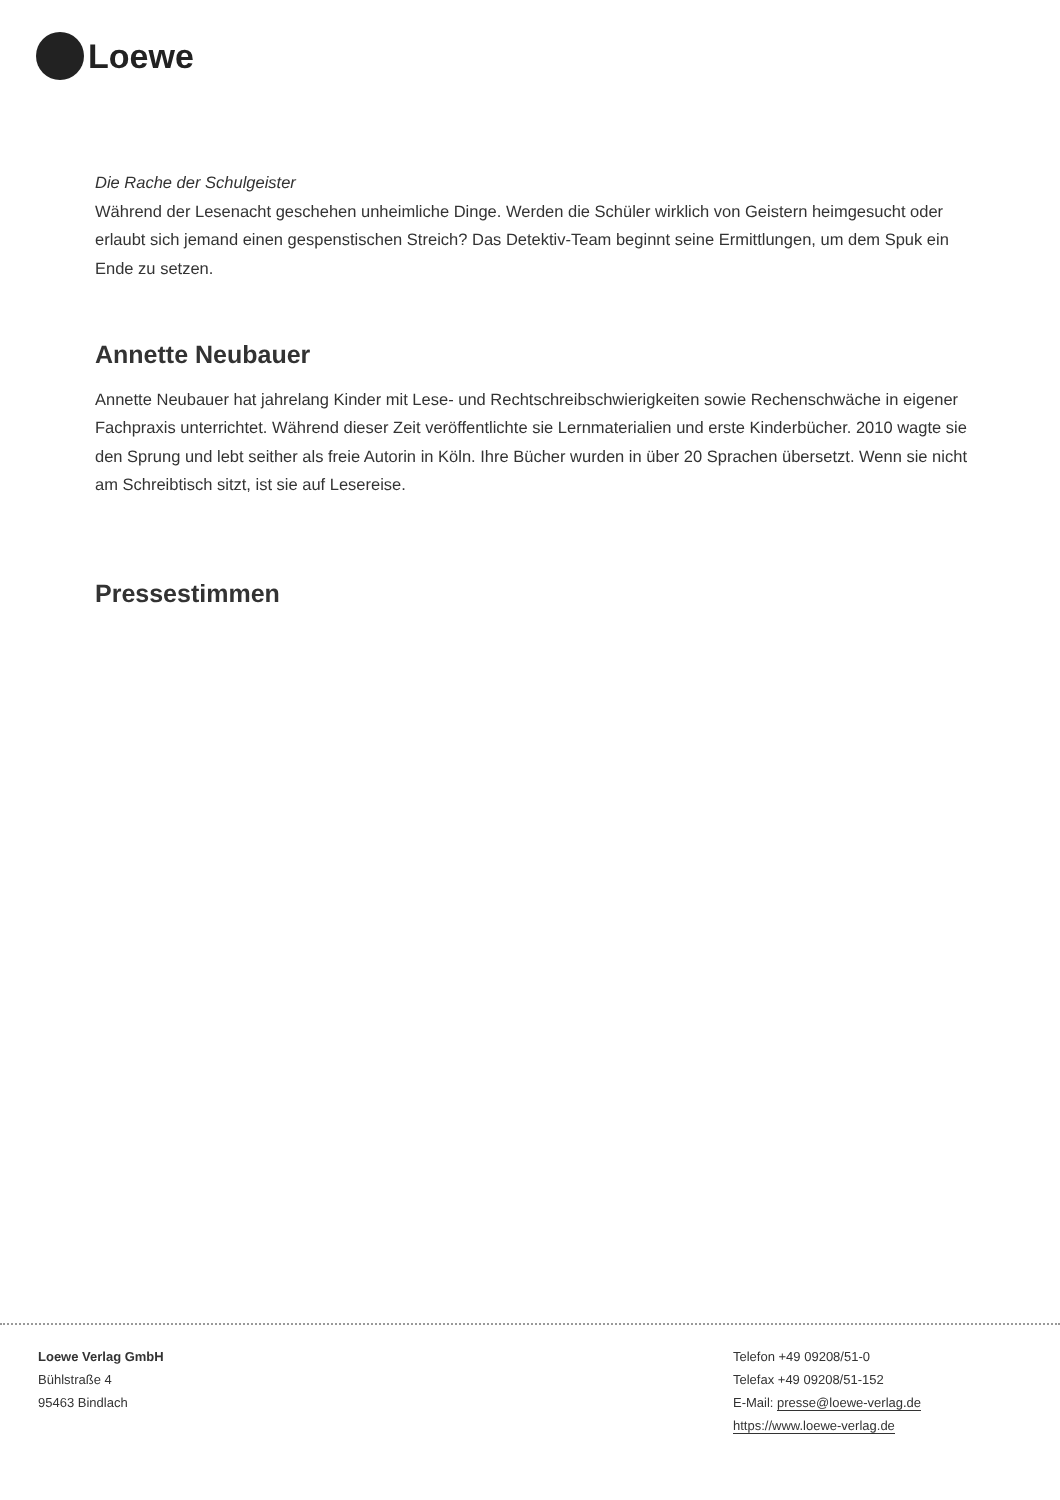Loewe
Die Rache der Schulgeister
Während der Lesenacht geschehen unheimliche Dinge. Werden die Schüler wirklich von Geistern heimgesucht oder erlaubt sich jemand einen gespenstischen Streich? Das Detektiv-Team beginnt seine Ermittlungen, um dem Spuk ein Ende zu setzen.
Annette Neubauer
Annette Neubauer hat jahrelang Kinder mit Lese- und Rechtschreibschwierigkeiten sowie Rechenschwäche in eigener Fachpraxis unterrichtet. Während dieser Zeit veröffentlichte sie Lernmaterialien und erste Kinderbücher. 2010 wagte sie den Sprung und lebt seither als freie Autorin in Köln. Ihre Bücher wurden in über 20 Sprachen übersetzt. Wenn sie nicht am Schreibtisch sitzt, ist sie auf Lesereise.
Pressestimmen
Loewe Verlag GmbH
Bühlstraße 4
95463 Bindlach
Telefon +49 09208/51-0
Telefax +49 09208/51-152
E-Mail: presse@loewe-verlag.de
https://www.loewe-verlag.de